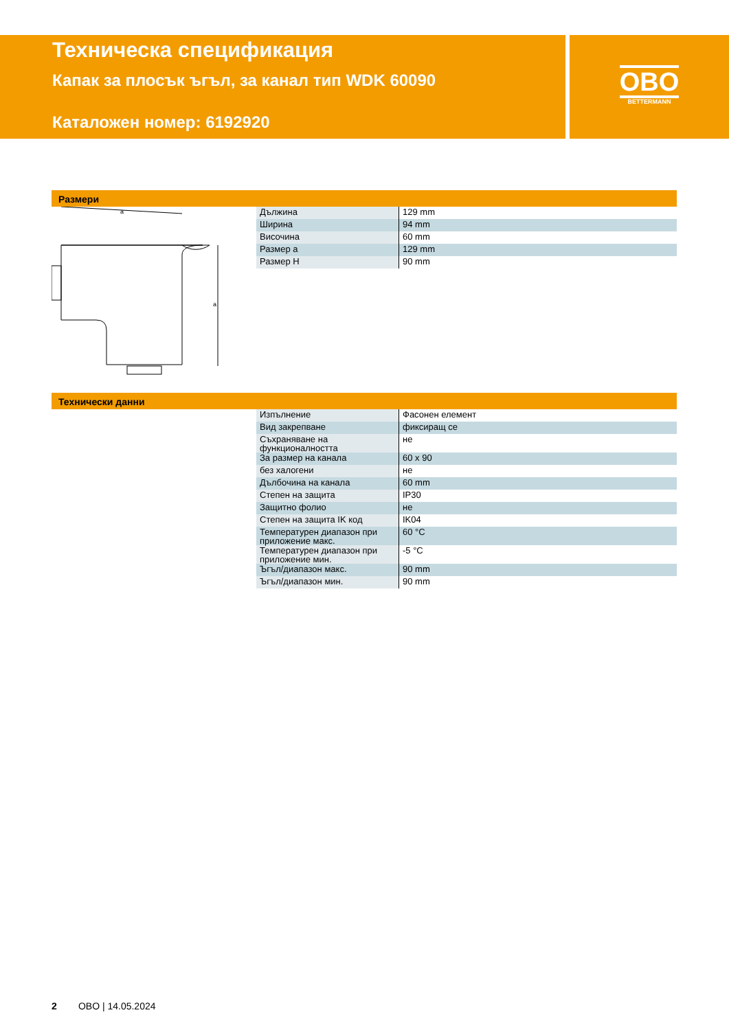Техническа спецификация
Капак за плосък ъгъл, за канал тип WDK 60090
Каталожен номер: 6192920
OBO
BETTERMANN
Размери
a
a
| Дължина | 129 mm |
| Ширина | 94 mm |
| Височина | 60 mm |
| Размер a | 129 mm |
| Размер H | 90 mm |
Технически данни
| Изпълнение | Фасонен елемент |
| Вид закрепване | фиксиращ се |
| Съхраняване на функционалността | не |
| За размер на канала | 60 x 90 |
| без халогени | не |
| Дълбочина на канала | 60 mm |
| Степен на защита | IP30 |
| Защитно фолио | не |
| Степен на защита IK код | IK04 |
| Температурен диапазон при приложение макс. | 60 °C |
| Температурен диапазон при приложение мин. | -5 °C |
| Ъгъл/диапазон макс. | 90 mm |
| Ъгъл/диапазон мин. | 90 mm |
2 OBO | 14.05.2024